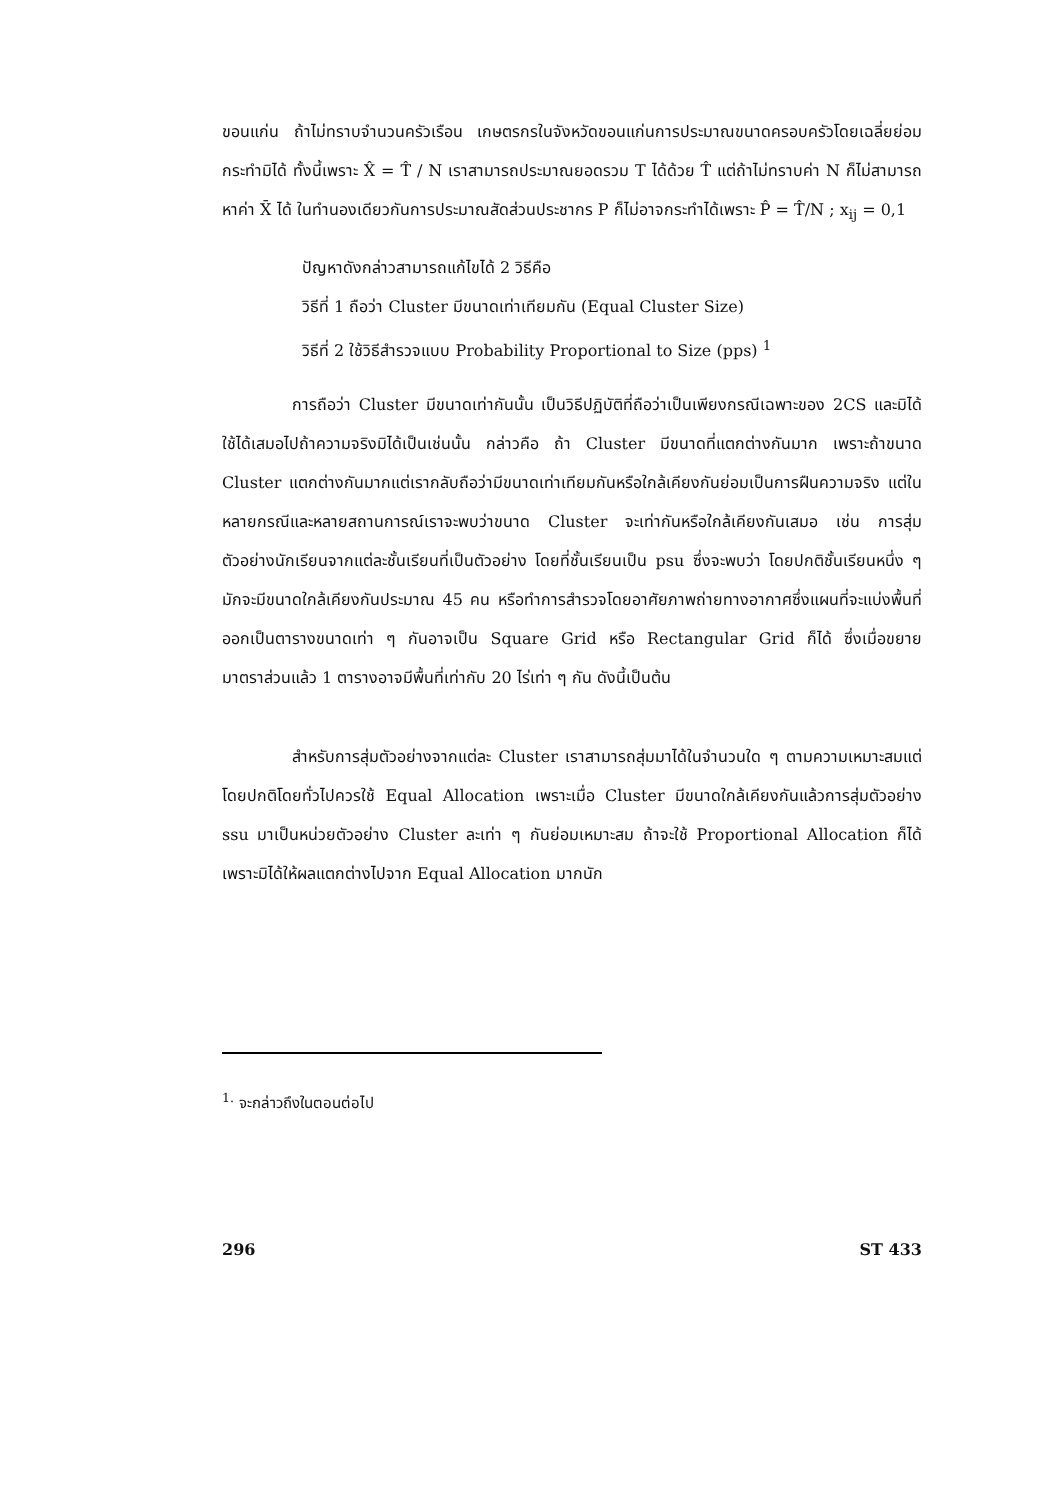ขอนแก่น ถ้าไม่ทราบจำนวนครัวเรือน เกษตรกรในจังหวัดขอนแก่นการประมาณขนาดครอบครัวโดยเฉลี่ยย่อมกระทำมิได้ ทั้งนี้เพราะ X̂ = T̂ / N เราสามารถประมาณยอดรวม T ได้ด้วย T̂ แต่ถ้าไม่ทราบค่า N ก็ไม่สามารถหาค่า X̄ ได้ ในทำนองเดียวกันการประมาณสัดส่วนประชากร P ก็ไม่อาจกระทำได้เพราะ P̂ = T̂/N ; x<sub>ij</sub> = 0,1
ปัญหาดังกล่าวสามารถแก้ไขได้ 2 วิธีคือ
วิธีที่ 1 ถือว่า Cluster มีขนาดเท่าเทียมกัน (Equal Cluster Size)
วิธีที่ 2 ใช้วิธีสำรวจแบบ Probability Proportional to Size (pps) <sup>1</sup>
การถือว่า Cluster มีขนาดเท่ากันนั้น เป็นวิธีปฏิบัติที่ถือว่าเป็นเพียงกรณีเฉพาะของ 2CS และมิได้ใช้ได้เสมอไปถ้าความจริงมิได้เป็นเช่นนั้น กล่าวคือ ถ้า Cluster มีขนาดที่แตกต่างกันมาก เพราะถ้าขนาด Cluster แตกต่างกันมากแต่เรากลับถือว่ามีขนาดเท่าเทียมกันหรือใกล้เคียงกันย่อมเป็นการฝืนความจริง แต่ในหลายกรณีและหลายสถานการณ์เราจะพบว่าขนาด Cluster จะเท่ากันหรือใกล้เคียงกันเสมอ เช่น การสุ่มตัวอย่างนักเรียนจากแต่ละชั้นเรียนที่เป็นตัวอย่าง โดยที่ชั้นเรียนเป็น psu ซึ่งจะพบว่า โดยปกติชั้นเรียนหนึ่ง ๆ มักจะมีขนาดใกล้เคียงกันประมาณ 45 คน หรือทำการสำรวจโดยอาศัยภาพถ่ายทางอากาศซึ่งแผนที่จะแบ่งพื้นที่ออกเป็นตารางขนาดเท่า ๆ กันอาจเป็น Square Grid หรือ Rectangular Grid ก็ได้ ซึ่งเมื่อขยายมาตราส่วนแล้ว 1 ตารางอาจมีพื้นที่เท่ากับ 20 ไร่เท่า ๆ กัน ดังนี้เป็นต้น
สำหรับการสุ่มตัวอย่างจากแต่ละ Cluster เราสามารถสุ่มมาได้ในจำนวนใด ๆ ตามความเหมาะสมแต่โดยปกติโดยทั่วไปควรใช้ Equal Allocation เพราะเมื่อ Cluster มีขนาดใกล้เคียงกันแล้วการสุ่มตัวอย่าง ssu มาเป็นหน่วยตัวอย่าง Cluster ละเท่า ๆ กันย่อมเหมาะสม ถ้าจะใช้ Proportional Allocation ก็ได้เพราะมิได้ให้ผลแตกต่างไปจาก Equal Allocation มากนัก
<sup>1.</sup> จะกล่าวถึงในตอนต่อไป
296 ST 433